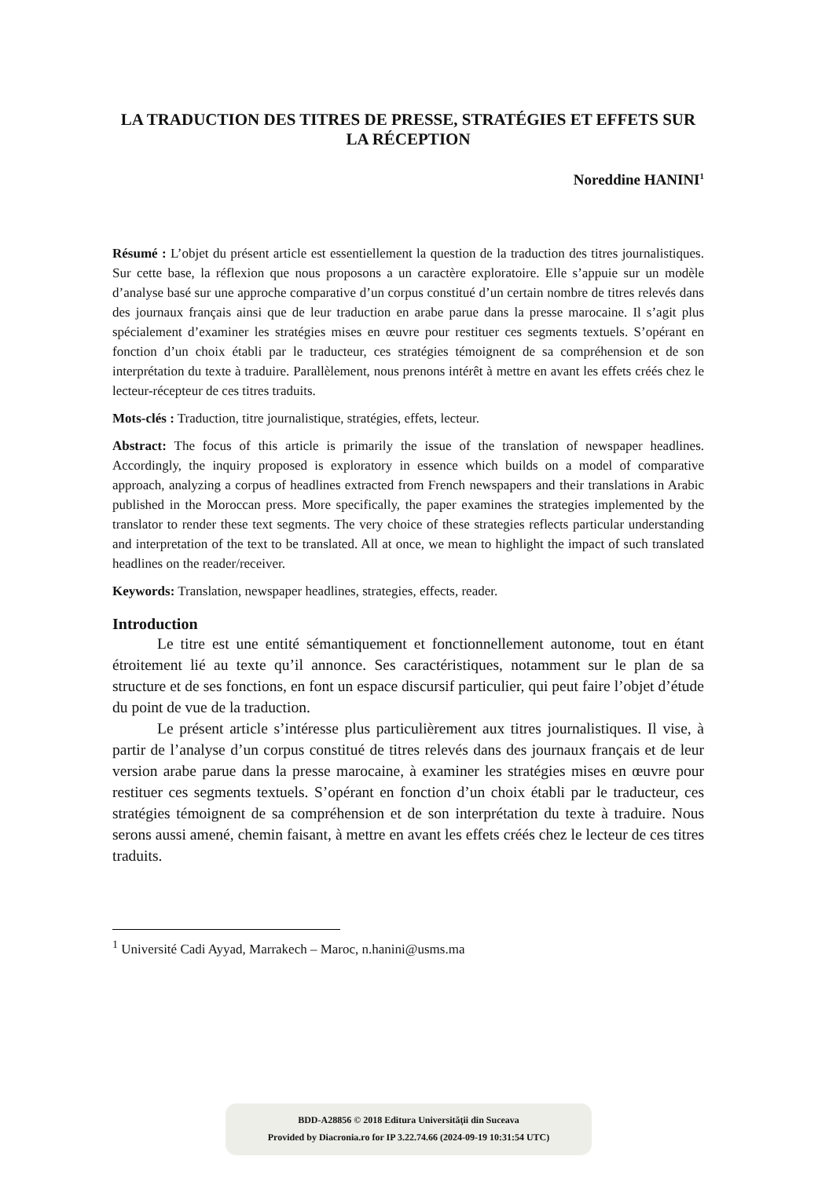LA TRADUCTION DES TITRES DE PRESSE, STRATÉGIES ET EFFETS SUR LA RÉCEPTION
Noreddine HANINI<sup>1</sup>
Résumé : L’objet du présent article est essentiellement la question de la traduction des titres journalistiques. Sur cette base, la réflexion que nous proposons a un caractère exploratoire. Elle s’appuie sur un modèle d’analyse basé sur une approche comparative d’un corpus constitué d’un certain nombre de titres relevés dans des journaux français ainsi que de leur traduction en arabe parue dans la presse marocaine. Il s’agit plus spécialement d’examiner les stratégies mises en œuvre pour restituer ces segments textuels. S’opérant en fonction d’un choix établi par le traducteur, ces stratégies témoignent de sa compréhension et de son interprétation du texte à traduire. Parallèlement, nous prenons intérêt à mettre en avant les effets créés chez le lecteur-récepteur de ces titres traduits.
Mots-clés : Traduction, titre journalistique, stratégies, effets, lecteur.
Abstract: The focus of this article is primarily the issue of the translation of newspaper headlines. Accordingly, the inquiry proposed is exploratory in essence which builds on a model of comparative approach, analyzing a corpus of headlines extracted from French newspapers and their translations in Arabic published in the Moroccan press. More specifically, the paper examines the strategies implemented by the translator to render these text segments. The very choice of these strategies reflects particular understanding and interpretation of the text to be translated. All at once, we mean to highlight the impact of such translated headlines on the reader/receiver.
Keywords: Translation, newspaper headlines, strategies, effects, reader.
Introduction
Le titre est une entité sémantiquement et fonctionnellement autonome, tout en étant étroitement lié au texte qu’il annonce. Ses caractéristiques, notamment sur le plan de sa structure et de ses fonctions, en font un espace discursif particulier, qui peut faire l’objet d’étude du point de vue de la traduction.
Le présent article s’intéresse plus particulièrement aux titres journalistiques. Il vise, à partir de l’analyse d’un corpus constitué de titres relevés dans des journaux français et de leur version arabe parue dans la presse marocaine, à examiner les stratégies mises en œuvre pour restituer ces segments textuels. S’opérant en fonction d’un choix établi par le traducteur, ces stratégies témoignent de sa compréhension et de son interprétation du texte à traduire. Nous serons aussi amené, chemin faisant, à mettre en avant les effets créés chez le lecteur de ces titres traduits.
<sup>1</sup> Université Cadi Ayyad, Marrakech – Maroc, n.hanini@usms.ma
BDD-A28856 © 2018 Editura Universităţii din Suceava
Provided by Diacronia.ro for IP 3.22.74.66 (2024-09-19 10:31:54 UTC)